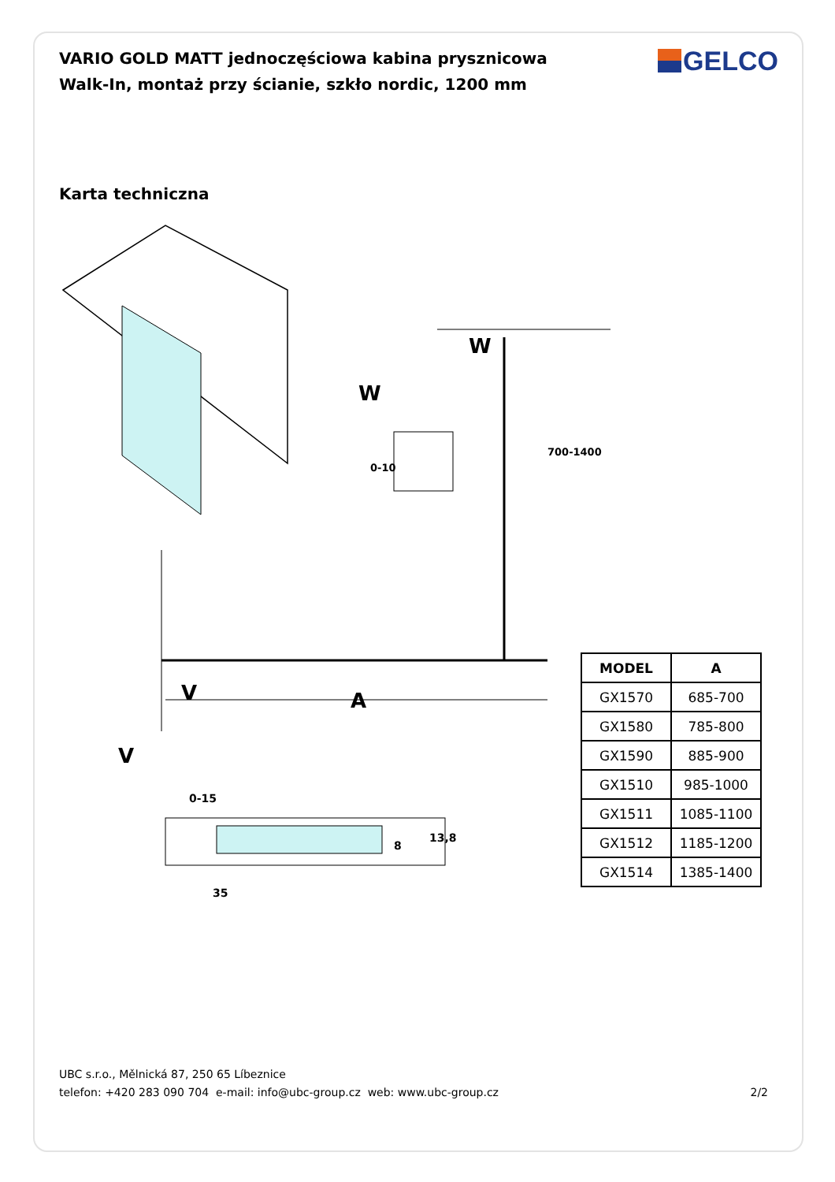VARIO GOLD MATT jednoczęściowa kabina prysznicowa Walk-In, montaż przy ścianie, szkło nordic, 1200 mm
GELCO
Karta techniczna
A
W
W
V
V
0-15
35
8
13,8
0-10
700-1400
| MODEL | A |
| --- | --- |
| GX1570 | 685-700 |
| GX1580 | 785-800 |
| GX1590 | 885-900 |
| GX1510 | 985-1000 |
| GX1511 | 1085-1100 |
| GX1512 | 1185-1200 |
| GX1514 | 1385-1400 |
UBC s.r.o., Mělnická 87, 250 65 Líbeznice
telefon: +420 283 090 704 e-mail: info@ubc-group.cz web: www.ubc-group.cz
2/2